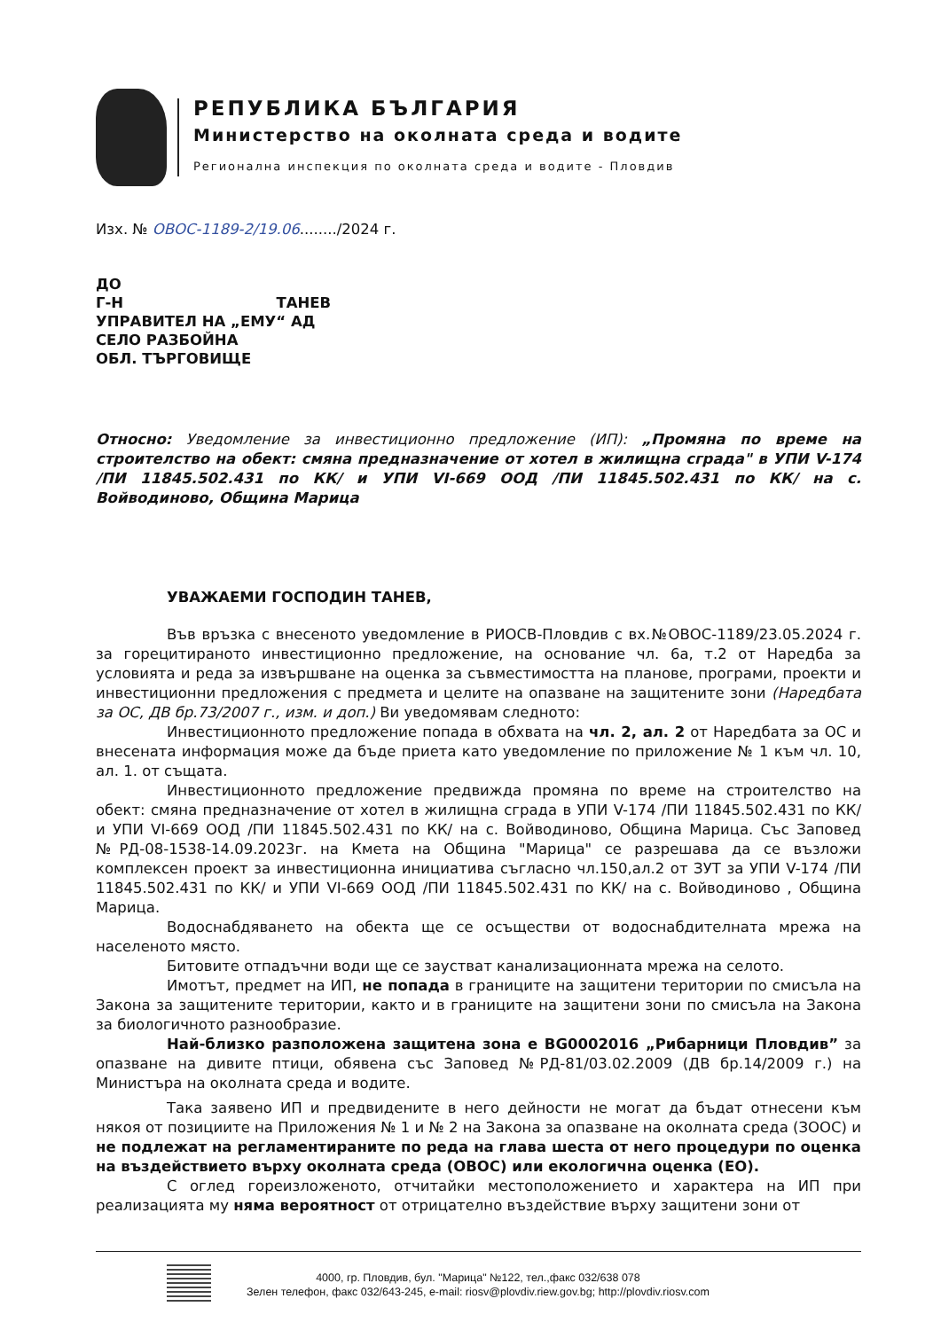РЕПУБЛИКА БЪЛГАРИЯ
Министерство на околната среда и водите
Регионална инспекция по околната среда и водите - Пловдив
Изх. № ОВОС-1189-2/19.06......../2024 г.
ДО
Г-Н ТАНЕВ
УПРАВИТЕЛ НА „ЕМУ“ АД
СЕЛО РАЗБОЙНА
ОБЛ. ТЪРГОВИЩЕ
Относно: Уведомление за инвестиционно предложение (ИП): „Промяна по време на строителство на обект: смяна предназначение от хотел в жилищна сграда" в УПИ V-174 /ПИ 11845.502.431 по КК/ и УПИ VI-669 ООД /ПИ 11845.502.431 по КК/ на с. Войводиново, Община Марица
УВАЖАЕМИ ГОСПОДИН ТАНЕВ,
Във връзка с внесеното уведомление в РИОСВ-Пловдив с вх.№ОВОС-1189/23.05.2024 г. за горецитираното инвестиционно предложение, на основание чл. 6а, т.2 от Наредба за условията и реда за извършване на оценка за съвместимостта на планове, програми, проекти и инвестиционни предложения с предмета и целите на опазване на защитените зони (Наредбата за ОС, ДВ бр.73/2007 г., изм. и доп.) Ви уведомявам следното:
Инвестиционното предложение попада в обхвата на чл. 2, ал. 2 от Наредбата за ОС и внесената информация може да бъде приета като уведомление по приложение № 1 към чл. 10, ал. 1. от същата.
Инвестиционното предложение предвижда промяна по време на строителство на обект: смяна предназначение от хотел в жилищна сграда в УПИ V-174 /ПИ 11845.502.431 по КК/ и УПИ VI-669 ООД /ПИ 11845.502.431 по КК/ на с. Войводиново, Община Марица. Със Заповед №РД-08-1538-14.09.2023г. на Кмета на Община "Марица" се разрешава да се възложи комплексен проект за инвестиционна инициатива съгласно чл.150,ал.2 от ЗУТ за УПИ V-174 /ПИ 11845.502.431 по КК/ и УПИ VI-669 ООД /ПИ 11845.502.431 по КК/ на с. Войводиново , Община Марица.
Водоснабдяването на обекта ще се осъществи от водоснабдителната мрежа на населеното място.
Битовите отпадъчни води ще се заустват канализационната мрежа на селото.
Имотът, предмет на ИП, не попада в границите на защитени територии по смисъла на Закона за защитените територии, както и в границите на защитени зони по смисъла на Закона за биологичното разнообразие.
Най-близко разположена защитена зона е BG0002016 „Рибарници Пловдив” за опазване на дивите птици, обявена със Заповед №РД-81/03.02.2009 (ДВ бр.14/2009 г.) на Министъра на околната среда и водите.
Така заявено ИП и предвидените в него дейности не могат да бъдат отнесени към някоя от позициите на Приложения № 1 и № 2 на Закона за опазване на околната среда (ЗООС) и не подлежат на регламентираните по реда на глава шеста от него процедури по оценка на въздействието върху околната среда (ОВОС) или екологична оценка (ЕО).
С оглед гореизложеното, отчитайки местоположението и характера на ИП при реализацията му няма вероятност от отрицателно въздействие върху защитени зони от
4000, гр. Пловдив, бул. "Марица" №122, тел.,факс 032/638 078
Зелен телефон, факс 032/643-245, e-mail: riosv@plovdiv.riew.gov.bg; http://plovdiv.riosv.com